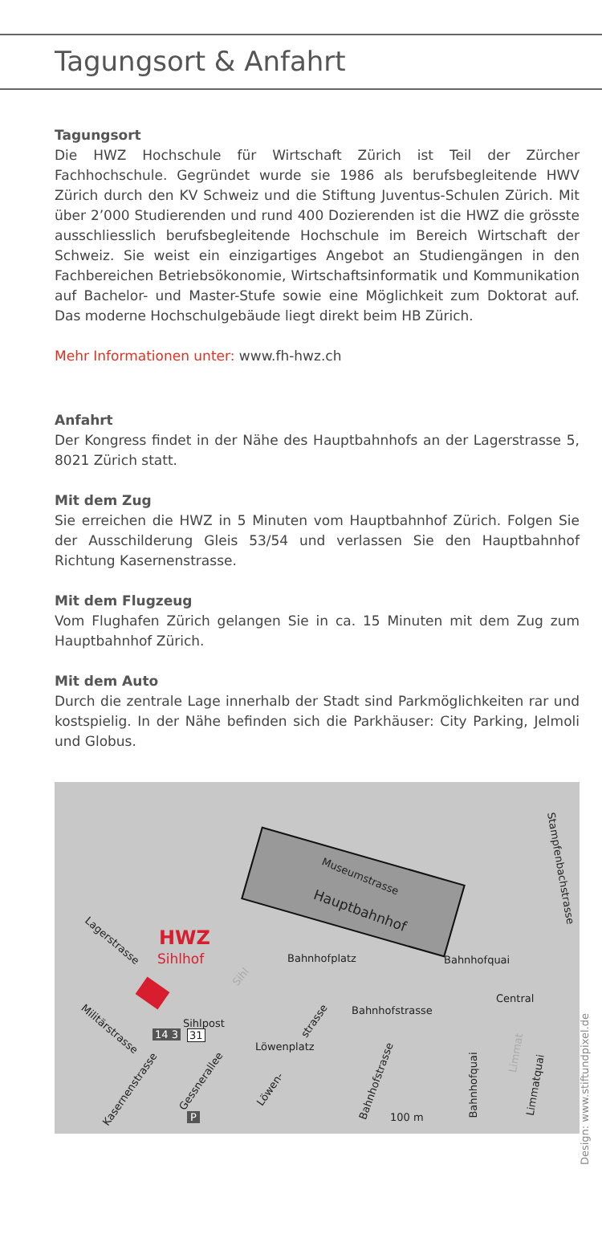Tagungsort & Anfahrt
Tagungsort
Die HWZ Hochschule für Wirtschaft Zürich ist Teil der Zürcher Fachhochschule. Gegründet wurde sie 1986 als berufsbegleitende HWV Zürich durch den KV Schweiz und die Stiftung Juventus-Schulen Zürich. Mit über 2’000 Studierenden und rund 400 Dozierenden ist die HWZ die grösste ausschliesslich berufsbegleitende Hochschule im Bereich Wirtschaft der Schweiz. Sie weist ein einzigartiges Angebot an Studiengängen in den Fachbereichen Betriebsökonomie, Wirtschaftsinformatik und Kommunikation auf Bachelor- und Master-Stufe sowie eine Möglichkeit zum Doktorat auf. Das moderne Hochschulgebäude liegt direkt beim HB Zürich.
Mehr Informationen unter: www.fh-hwz.ch
Anfahrt
Der Kongress findet in der Nähe des Hauptbahnhofs an der Lagerstrasse 5, 8021 Zürich statt.
Mit dem Zug
Sie erreichen die HWZ in 5 Minuten vom Hauptbahnhof Zürich. Folgen Sie der Ausschilderung Gleis 53/54 und verlassen Sie den Hauptbahnhof Richtung Kasernenstrasse.
Mit dem Flugzeug
Vom Flughafen Zürich gelangen Sie in ca. 15 Minuten mit dem Zug zum Hauptbahnhof Zürich.
Mit dem Auto
Durch die zentrale Lage innerhalb der Stadt sind Parkmöglichkeiten rar und kostspielig. In der Nähe befinden sich die Parkhäuser: City Parking, Jelmoli und Globus.
Museumstrasse
Hauptbahnhof
HWZ
Sihlhof
Lagerstrasse
Bahnhofplatz Bahnhofquai
Stampfenbachstrasse
Central
Bahnhofstrasse
Militärstrasse Sihlpost
14 3 31
Löwenplatz
strasse
Kasernenstrasse
Gessnerallee
Löwen-
Bahnhofstrasse Bahnhofquai Limmatquai
Sihl
Limmat
P 100 m
Design: www.stiftundpixel.de